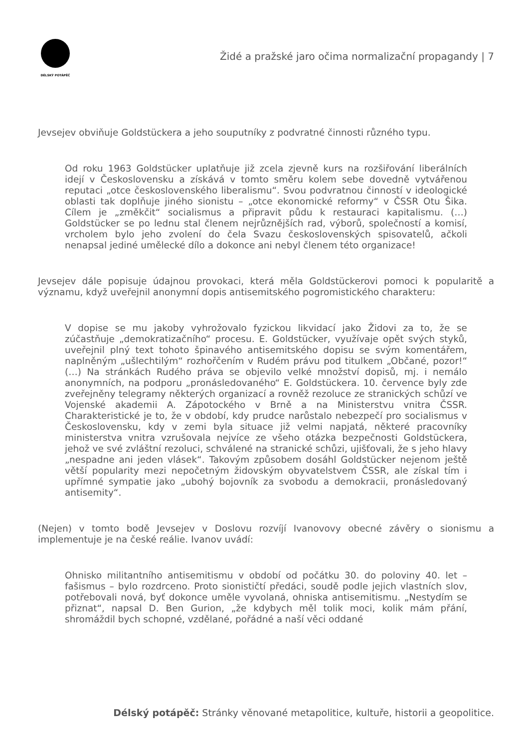DÉLSKÝ POTÁPĚČ
Židé a pražské jaro očima normalizační propagandy | 7
Jevsejev obviňuje Goldstückera a jeho souputníky z podvratné činnosti různého typu.
Od roku 1963 Goldstücker uplatňuje již zcela zjevně kurs na rozšiřování liberálních idejí v Československu a získává v tomto směru kolem sebe dovedně vytvářenou reputaci „otce československého liberalismu“. Svou podvratnou činností v ideologické oblasti tak doplňuje jiného sionistu – „otce ekonomické reformy“ v ČSSR Otu Šika. Cílem je „změkčit“ socialismus a připravit půdu k restauraci kapitalismu. (…) Goldstücker se po lednu stal členem nejrůznějších rad, výborů, společností a komisí, vrcholem bylo jeho zvolení do čela Svazu československých spisovatelů, ačkoli nenapsal jediné umělecké dílo a dokonce ani nebyl členem této organizace!
Jevsejev dále popisuje údajnou provokaci, která měla Goldstückerovi pomoci k popularitě a významu, když uveřejnil anonymní dopis antisemitského pogromistického charakteru:
V dopise se mu jakoby vyhrožovalo fyzickou likvidací jako Židovi za to, že se zúčastňuje „demokratizačního“ procesu. E. Goldstücker, využívaje opět svých styků, uveřejnil plný text tohoto špinavého antisemitského dopisu se svým komentářem, naplněným „ušlechtilým“ rozhořčením v Rudém právu pod titulkem „Občané, pozor!“ (…) Na stránkách Rudého práva se objevilo velké množství dopisů, mj. i nemálo anonymních, na podporu „pronásledovaného“ E. Goldstückera. 10. července byly zde zveřejněny telegramy některých organizací a rovněž rezoluce ze stranických schůzí ve Vojenské akademii A. Zápotockého v Brně a na Ministerstvu vnitra ČSSR. Charakteristické je to, že v období, kdy prudce narůstalo nebezpečí pro socialismus v Československu, kdy v zemi byla situace již velmi napjatá, některé pracovníky ministerstva vnitra vzrušovala nejvíce ze všeho otázka bezpečnosti Goldstückera, jehož ve své zvláštní rezoluci, schválené na stranické schůzi, ujišťovali, že s jeho hlavy „nespadne ani jeden vlásek“. Takovým způsobem dosáhl Goldstücker nejenom ještě větší popularity mezi nepočetným židovským obyvatelstvem ČSSR, ale získal tím i upřímné sympatie jako „ubohý bojovník za svobodu a demokracii, pronásledovaný antisemity“.
(Nejen) v tomto bodě Jevsejev v Doslovu rozvíjí Ivanovovy obecné závěry o sionismu a implementuje je na české reálie. Ivanov uvádí:
Ohnisko militantního antisemitismu v období od počátku 30. do poloviny 40. let – fašismus – bylo rozdrceno. Proto sionističtí předáci, soudě podle jejich vlastních slov, potřebovali nová, byť dokonce uměle vyvolaná, ohniska antisemitismu. „Nestydím se přiznat“, napsal D. Ben Gurion, „že kdybych měl tolik moci, kolik mám přání, shromáždil bych schopné, vzdělané, pořádné a naší věci oddané
Délský potápěč: Stránky věnované metapolitice, kultuře, historii a geopolitice.